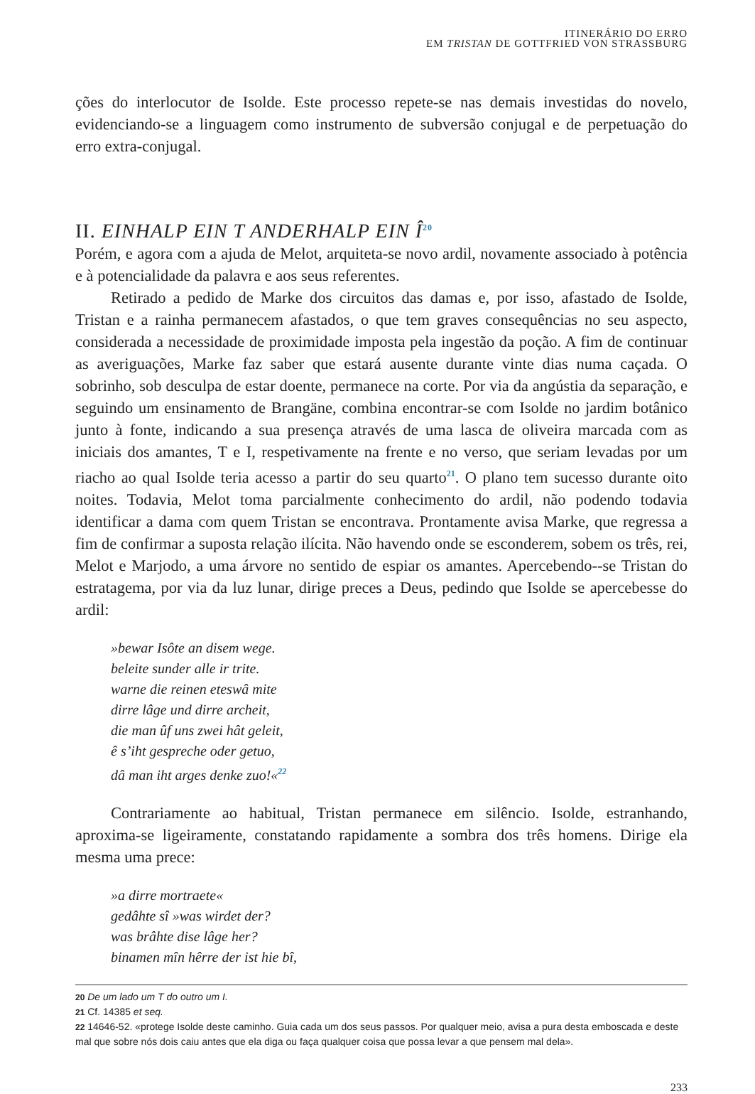ITINERÁRIO DO ERRO
EM TRISTAN DE GOTTFRIED VON STRASSBURG
ções do interlocutor de Isolde. Este processo repete-se nas demais investidas do novelo, evidenciando-se a linguagem como instrumento de subversão conjugal e de perpetuação do erro extra-conjugal.
II. EINHALP EIN T ANDERHALP EIN Î<sup>20</sup>
Porém, e agora com a ajuda de Melot, arquiteta-se novo ardil, novamente associado à potência e à potencialidade da palavra e aos seus referentes.
Retirado a pedido de Marke dos circuitos das damas e, por isso, afastado de Isolde, Tristan e a rainha permanecem afastados, o que tem graves consequências no seu aspecto, considerada a necessidade de proximidade imposta pela ingestão da poção. A fim de continuar as averiguações, Marke faz saber que estará ausente durante vinte dias numa caçada. O sobrinho, sob desculpa de estar doente, permanece na corte. Por via da angústia da separação, e seguindo um ensinamento de Brangäne, combina encontrar-se com Isolde no jardim botânico junto à fonte, indicando a sua presença através de uma lasca de oliveira marcada com as iniciais dos amantes, T e I, respetivamente na frente e no verso, que seriam levadas por um riacho ao qual Isolde teria acesso a partir do seu quarto<sup>21</sup>. O plano tem sucesso durante oito noites. Todavia, Melot toma parcialmente conhecimento do ardil, não podendo todavia identificar a dama com quem Tristan se encontrava. Prontamente avisa Marke, que regressa a fim de confirmar a suposta relação ilícita. Não havendo onde se esconderem, sobem os três, rei, Melot e Marjodo, a uma árvore no sentido de espiar os amantes. Apercebendo--se Tristan do estratagema, por via da luz lunar, dirige preces a Deus, pedindo que Isolde se apercebesse do ardil:
»bewar Isôte an disem wege.
beleite sunder alle ir trite.
warne die reinen eteswâ mite
dirre lâge und dirre archeit,
die man ûf uns zwei hât geleit,
ê s’iht gespreche oder getuo,
dâ man iht arges denke zuo!«<sup>22</sup>
Contrariamente ao habitual, Tristan permanece em silêncio. Isolde, estranhando, aproxima-se ligeiramente, constatando rapidamente a sombra dos três homens. Dirige ela mesma uma prece:
»a dirre mortraete«
gedâhte sî »was wirdet der?
was brâhte dise lâge her?
binamen mîn hêrre der ist hie bî,
20 De um lado um T do outro um I.
21 Cf. 14385 et seq.
22 14646-52. «protege Isolde deste caminho. Guia cada um dos seus passos. Por qualquer meio, avisa a pura desta emboscada e deste mal que sobre nós dois caiu antes que ela diga ou faça qualquer coisa que possa levar a que pensem mal dela».
233